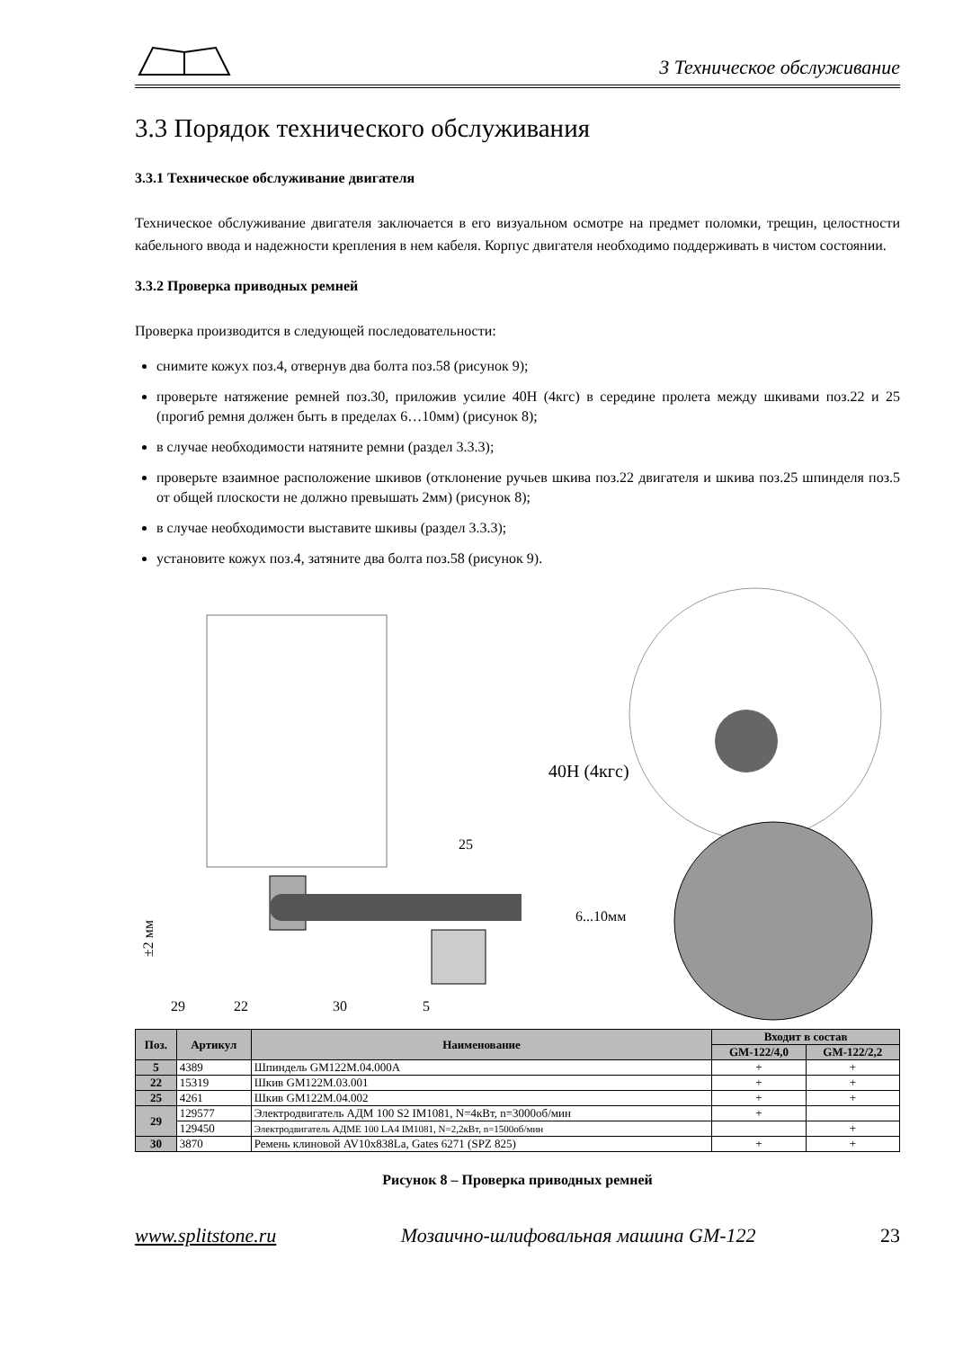3 Техническое обслуживание
3.3 Порядок технического обслуживания
3.3.1 Техническое обслуживание двигателя
Техническое обслуживание двигателя заключается в его визуальном осмотре на предмет поломки, трещин, целостности кабельного ввода и надежности крепления в нем кабеля. Корпус двигателя необходимо поддерживать в чистом состоянии.
3.3.2 Проверка приводных ремней
Проверка производится в следующей последовательности:
снимите кожух поз.4, отвернув два болта поз.58 (рисунок 9);
проверьте натяжение ремней поз.30, приложив усилие 40Н (4кгс) в середине пролета между шкивами поз.22 и 25 (прогиб ремня должен быть в пределах 6…10мм) (рисунок 8);
в случае необходимости натяните ремни (раздел 3.3.3);
проверьте взаимное расположение шкивов (отклонение ручьев шкива поз.22 двигателя и шкива поз.25 шпинделя поз.5 от общей плоскости не должно превышать 2мм) (рисунок 8);
в случае необходимости выставите шкивы (раздел 3.3.3);
установите кожух поз.4, затяните два болта поз.58 (рисунок 9).
±2 мм
25
29
22
30
5
40Н (4кгс)
6...10мм
| Поз. | Артикул | Наименование | Входит в состав | |
| --- | --- | --- | --- | --- |
| | | | GM-122/4,0 | GM-122/2,2 |
| 5 | 4389 | Шпиндель GM122M.04.000A | + | + |
| 22 | 15319 | Шкив GM122M.03.001 | + | + |
| 25 | 4261 | Шкив GM122M.04.002 | + | + |
| 29 | 129577 | Электродвигатель АДМ 100 S2 IM1081, N=4кВт, n=3000об/мин | + | |
| | 129450 | Электродвигатель АДМЕ 100 LA4 IM1081, N=2,2кВт, n=1500об/мин | | + |
| 30 | 3870 | Ремень клиновой AV10x838La, Gates 6271 (SPZ 825) | + | + |
Рисунок 8 – Проверка приводных ремней
www.splitstone.ru Мозаично-шлифовальная машина GM-122 23